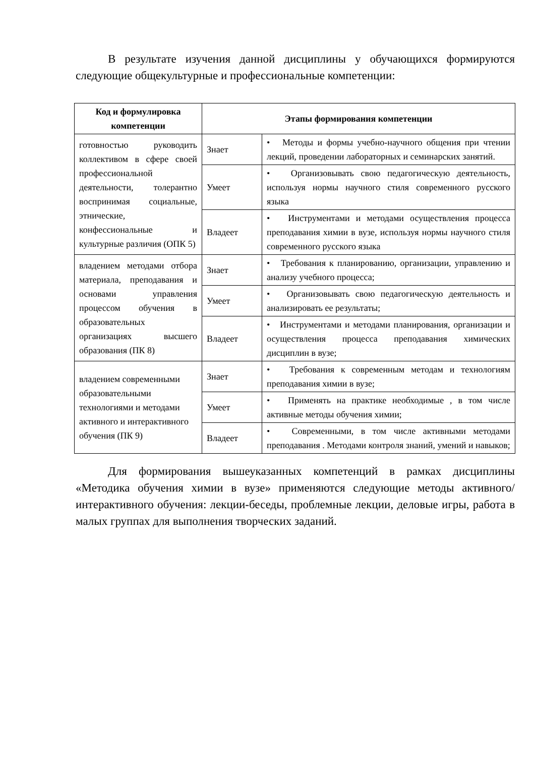В результате изучения данной дисциплины у обучающихся формируются следующие общекультурные и профессиональные компетенции:
| Код и формулировка компетенции | Этапы формирования компетенции | |
| --- | --- | --- |
| готовностью руководить коллективом в сфере своей профессиональной деятельности, толерантно воспринимая социальные, этнические, конфессиональные и культурные различия (ОПК 5) | Знает | • Методы и формы учебно-научного общения при чтении лекций, проведении лабораторных и семинарских занятий. |
| | Умеет | • Организовывать свою педагогическую деятельность, используя нормы научного стиля современного русского языка |
| | Владеет | • Инструментами и методами осуществления процесса преподавания химии в вузе, используя нормы научного стиля современного русского языка |
| владением методами отбора материала, преподавания и основами управления процессом обучения в образовательных организациях высшего образования (ПК 8) | Знает | • Требования к планированию, организации, управлению и анализу учебного процесса; |
| | Умеет | • Организовывать свою педагогическую деятельность и анализировать ее результаты; |
| | Владеет | • Инструментами и методами планирования, организации и осуществления процесса преподавания химических дисциплин в вузе; |
| владением современными образовательными технологиями и методами активного и интерактивного обучения (ПК 9) | Знает | • Требования к современным методам и технологиям преподавания химии в вузе; |
| | Умеет | • Применять на практике необходимые , в том числе активные методы обучения химии; |
| | Владеет | • Современными, в том числе активными методами преподавания . Методами контроля знаний, умений и навыков; |
Для формирования вышеуказанных компетенций в рамках дисциплины «Методика обучения химии в вузе» применяются следующие методы активного/интерактивного обучения: лекции-беседы, проблемные лекции, деловые игры, работа в малых группах для выполнения творческих заданий.